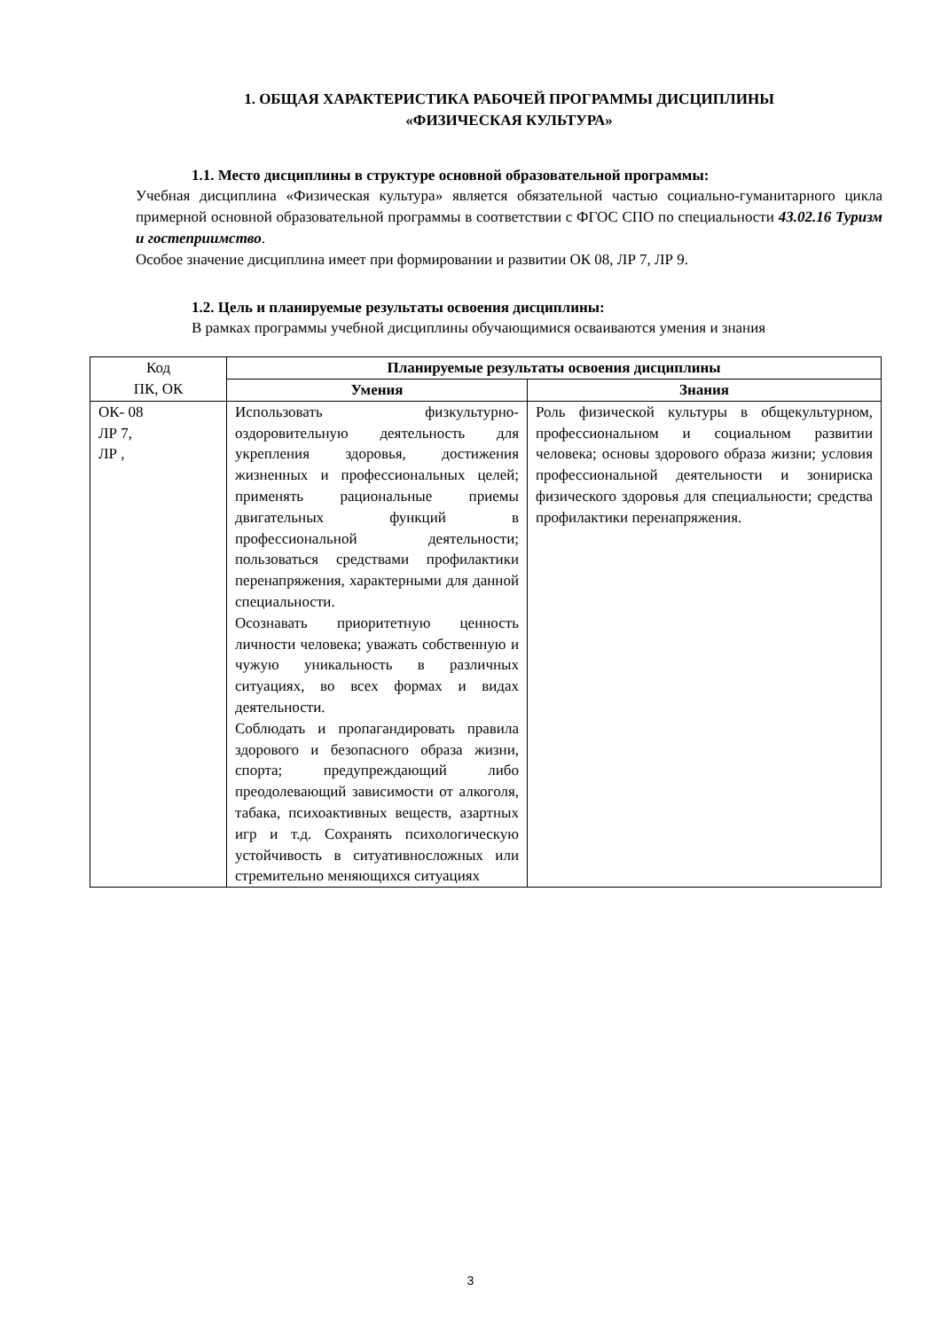1. ОБЩАЯ ХАРАКТЕРИСТИКА РАБОЧЕЙ ПРОГРАММЫ ДИСЦИПЛИНЫ
«ФИЗИЧЕСКАЯ КУЛЬТУРА»
1.1. Место дисциплины в структуре основной образовательной программы:
Учебная дисциплина «Физическая культура» является обязательной частью социально-гуманитарного цикла примерной основной образовательной программы в соответствии с ФГОС СПО по специальности 43.02.16 Туризм и гостеприимство.
Особое значение дисциплина имеет при формировании и развитии ОК 08, ЛР 7, ЛР 9.
1.2. Цель и планируемые результаты освоения дисциплины:
В рамках программы учебной дисциплины обучающимися осваиваются умения и знания
| Код ПК, ОК | Планируемые результаты освоения дисциплины | |
| | Умения | Знания |
| ОК- 08 ЛР 7, ЛР , | Использовать физкультурно-оздоровительную деятельность для укрепления здоровья, достижения жизненных и профессиональных целей; применять рациональные приемы двигательных функций в профессиональной деятельности; пользоваться средствами профилактики перенапряжения, характерными для данной специальности. Осознавать приоритетную ценность личности человека; уважать собственную и чужую уникальность в различных ситуациях, во всех формах и видах деятельности. Соблюдать и пропагандировать правила здорового и безопасного образа жизни, спорта; предупреждающий либо преодолевающий зависимости от алкоголя, табака, психоактивных веществ, азартных игр и т.д. Сохранять психологическую устойчивость в ситуативносложных или стремительно меняющихся ситуациях | Роль физической культуры в общекультурном, профессиональном и социальном развитии человека; основы здорового образа жизни; условия профессиональной деятельности и зонириска физического здоровья для специальности; средства профилактики перенапряжения. |
3